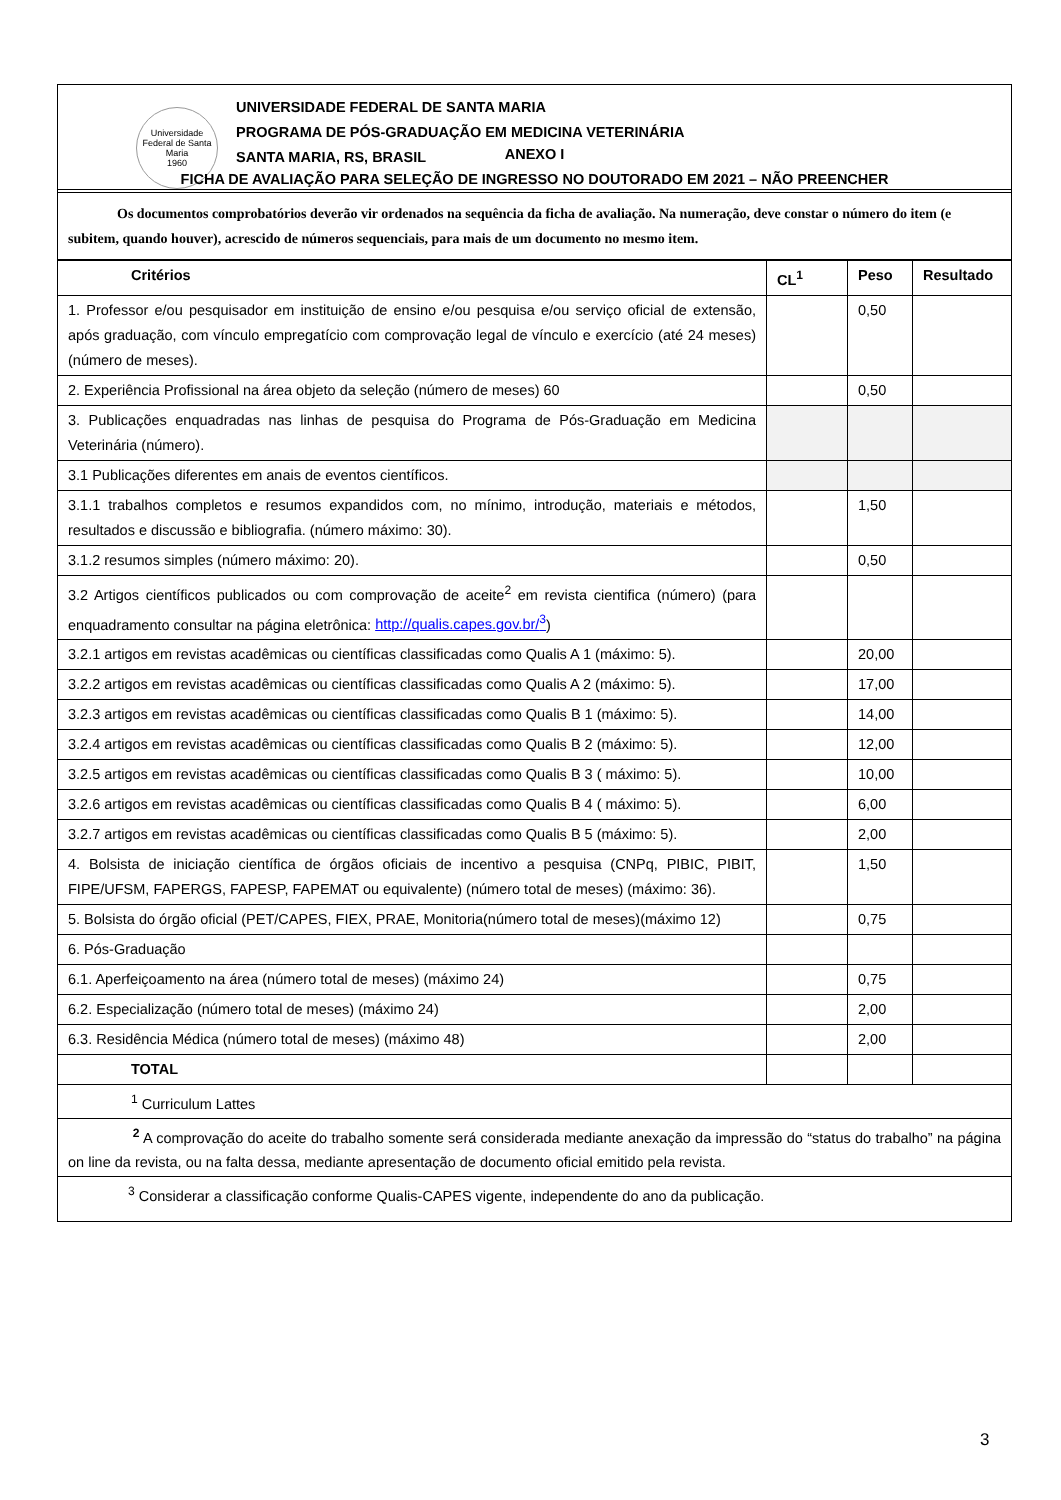Universidade Federal de Santa Maria
1960
UNIVERSIDADE FEDERAL DE SANTA MARIA
PROGRAMA DE PÓS-GRADUAÇÃO EM MEDICINA VETERINÁRIA
SANTA MARIA, RS, BRASIL
ANEXO I
FICHA DE AVALIAÇÃO PARA SELEÇÃO DE INGRESSO NO DOUTORADO EM 2021 – NÃO PREENCHER
Os documentos comprobatórios deverão vir ordenados na sequência da ficha de avaliação. Na numeração, deve constar o número do item (e subitem, quando houver), acrescido de números sequenciais, para mais de um documento no mesmo item.
| Critérios | CL<sup>1</sup> | Peso | Resultado |
| --- | --- | --- | --- |
| 1. Professor e/ou pesquisador em instituição de ensino e/ou pesquisa e/ou serviço oficial de extensão, após graduação, com vínculo empregatício com comprovação legal de vínculo e exercício (até 24 meses) (número de meses). | | 0,50 | |
| 2. Experiência Profissional na área objeto da seleção (número de meses) 60 | | 0,50 | |
| 3. Publicações enquadradas nas linhas de pesquisa do Programa de Pós-Graduação em Medicina Veterinária (número). | | | |
| 3.1 Publicações diferentes em anais de eventos científicos. | | | |
| 3.1.1 trabalhos completos e resumos expandidos com, no mínimo, introdução, materiais e métodos, resultados e discussão e bibliografia. (número máximo: 30). | | 1,50 | |
| 3.1.2 resumos simples (número máximo: 20). | | 0,50 | |
| 3.2 Artigos científicos publicados ou com comprovação de aceite<sup>2</sup> em revista cientifica (número) (para enquadramento consultar na página eletrônica: http://qualis.capes.gov.br/<sup>3</sup> ) | | | |
| 3.2.1 artigos em revistas acadêmicas ou científicas classificadas como Qualis A 1 (máximo: 5). | | 20,00 | |
| 3.2.2 artigos em revistas acadêmicas ou científicas classificadas como Qualis A 2 (máximo: 5). | | 17,00 | |
| 3.2.3 artigos em revistas acadêmicas ou científicas classificadas como Qualis B 1 (máximo: 5). | | 14,00 | |
| 3.2.4 artigos em revistas acadêmicas ou científicas classificadas como Qualis B 2 (máximo: 5). | | 12,00 | |
| 3.2.5 artigos em revistas acadêmicas ou científicas classificadas como Qualis B 3 ( máximo: 5). | | 10,00 | |
| 3.2.6 artigos em revistas acadêmicas ou científicas classificadas como Qualis B 4 ( máximo: 5). | | 6,00 | |
| 3.2.7 artigos em revistas acadêmicas ou científicas classificadas como Qualis B 5 (máximo: 5). | | 2,00 | |
| 4. Bolsista de iniciação científica de órgãos oficiais de incentivo a pesquisa (CNPq, PIBIC, PIBIT, FIPE/UFSM, FAPERGS, FAPESP, FAPEMAT ou equivalente) (número total de meses) (máximo: 36). | | 1,50 | |
| 5. Bolsista do órgão oficial (PET/CAPES, FIEX, PRAE, Monitoria(número total de meses)(máximo 12) | | 0,75 | |
| 6. Pós-Graduação | | | |
| 6.1. Aperfeiçoamento na área (número total de meses) (máximo 24) | | 0,75 | |
| 6.2. Especialização (número total de meses) (máximo 24) | | 2,00 | |
| 6.3. Residência Médica (número total de meses) (máximo 48) | | 2,00 | |
| TOTAL | | | |
<sup>1</sup> Curriculum Lattes
<sup>2</sup> A comprovação do aceite do trabalho somente será considerada mediante anexação da impressão do “status do trabalho” na página on line da revista, ou na falta dessa, mediante apresentação de documento oficial emitido pela revista.
<sup>3</sup> Considerar a classificação conforme Qualis-CAPES vigente, independente do ano da publicação.
3